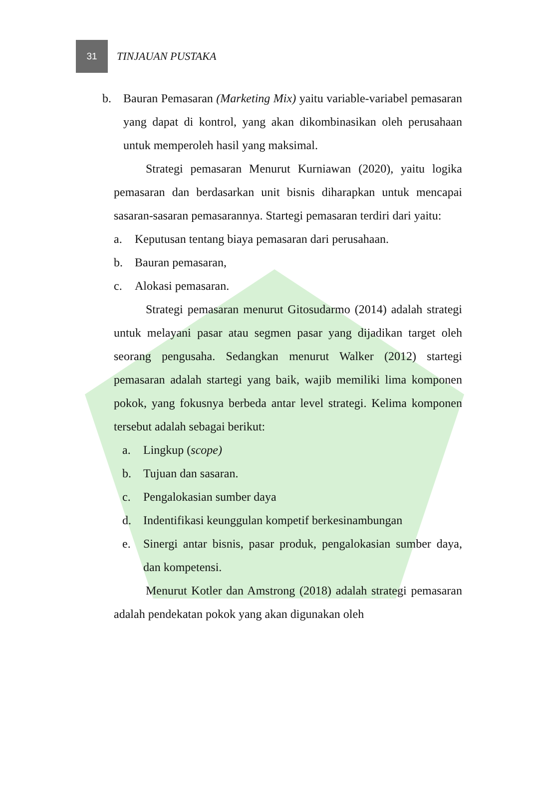31
TINJAUAN PUSTAKA
b. Bauran Pemasaran (Marketing Mix) yaitu variable-variabel pemasaran yang dapat di kontrol, yang akan dikombinasikan oleh perusahaan untuk memperoleh hasil yang maksimal.
Strategi pemasaran Menurut Kurniawan (2020), yaitu logika pemasaran dan berdasarkan unit bisnis diharapkan untuk mencapai sasaran-sasaran pemasarannya. Startegi pemasaran terdiri dari yaitu:
a. Keputusan tentang biaya pemasaran dari perusahaan.
b. Bauran pemasaran,
c. Alokasi pemasaran.
Strategi pemasaran menurut Gitosudarmo (2014) adalah strategi untuk melayani pasar atau segmen pasar yang dijadikan target oleh seorang pengusaha. Sedangkan menurut Walker (2012) startegi pemasaran adalah startegi yang baik, wajib memiliki lima komponen pokok, yang fokusnya berbeda antar level strategi. Kelima komponen tersebut adalah sebagai berikut:
a. Lingkup (scope)
b. Tujuan dan sasaran.
c. Pengalokasian sumber daya
d. Indentifikasi keunggulan kompetif berkesinambungan
e. Sinergi antar bisnis, pasar produk, pengalokasian sumber daya, dan kompetensi.
Menurut Kotler dan Amstrong (2018) adalah strategi pemasaran adalah pendekatan pokok yang akan digunakan oleh